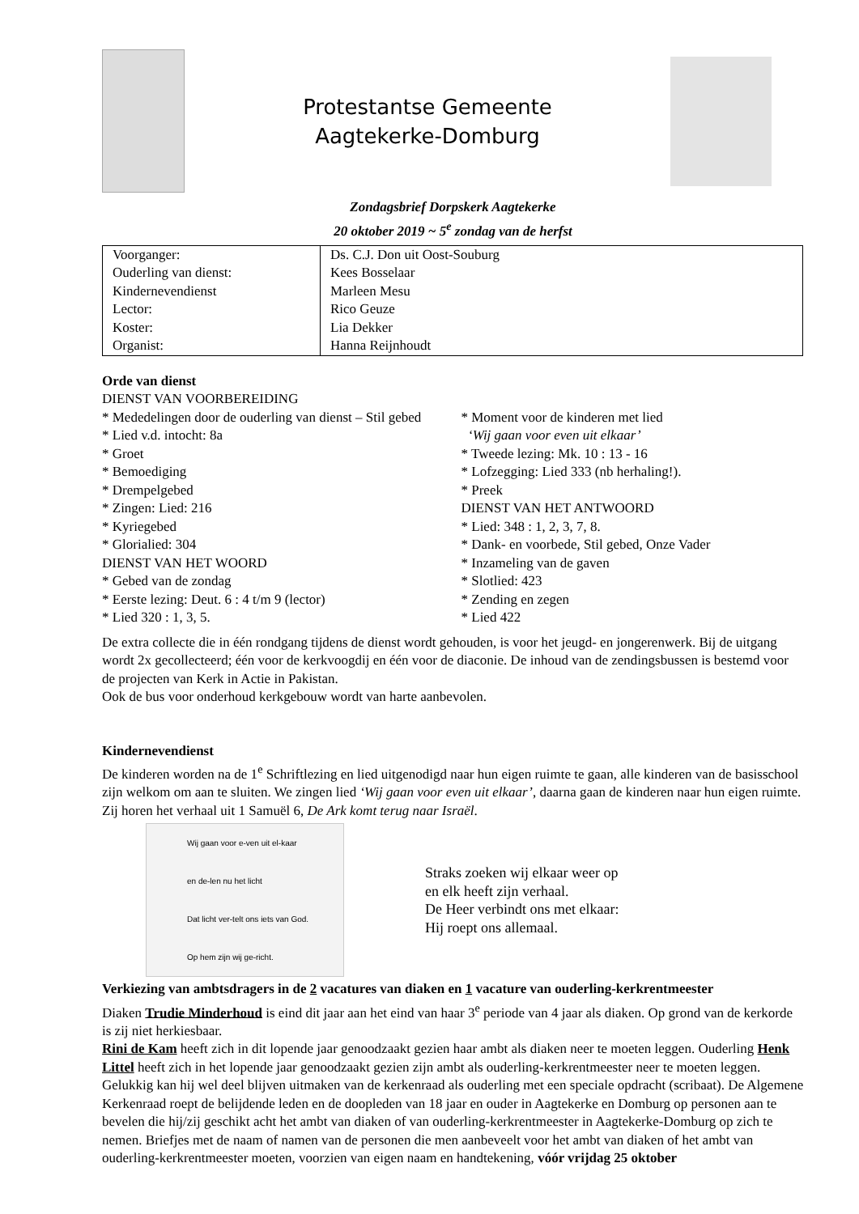Protestantse Gemeente
Aagtekerke-Domburg
Zondagsbrief Dorpskerk Aagtekerke
20 oktober 2019 ~ 5<sup>e</sup> zondag van de herfst
| Voorganger: | Ds. C.J. Don uit Oost-Souburg |
| Ouderling van dienst: | Kees Bosselaar |
| Kindernevendienst | Marleen Mesu |
| Lector: | Rico Geuze |
| Koster: | Lia Dekker |
| Organist: | Hanna Reijnhoudt |
Orde van dienst
DIENST VAN VOORBEREIDING
* Mededelingen door de ouderling van dienst – Stil gebed
* Lied v.d. intocht: 8a
* Groet
* Bemoediging
* Drempelgebed
* Zingen: Lied: 216
* Kyriegebed
* Glorialied: 304
DIENST VAN HET WOORD
* Gebed van de zondag
* Eerste lezing: Deut. 6 : 4 t/m 9 (lector)
* Lied 320 : 1, 3, 5.
* Moment voor de kinderen met lied
‘Wij gaan voor even uit elkaar’
* Tweede lezing: Mk. 10 : 13 - 16
* Lofzegging: Lied 333 (nb herhaling!).
* Preek
DIENST VAN HET ANTWOORD
* Lied: 348 : 1, 2, 3, 7, 8.
* Dank- en voorbede, Stil gebed, Onze Vader
* Inzameling van de gaven
* Slotlied: 423
* Zending en zegen
* Lied 422
De extra collecte die in één rondgang tijdens de dienst wordt gehouden, is voor het jeugd- en jongerenwerk. Bij de uitgang wordt 2x gecollecteerd; één voor de kerkvoogdij en één voor de diaconie. De inhoud van de zendingsbussen is bestemd voor de projecten van Kerk in Actie in Pakistan.
Ook de bus voor onderhoud kerkgebouw wordt van harte aanbevolen.
Kindernevendienst
De kinderen worden na de 1<sup>e</sup> Schriftlezing en lied uitgenodigd naar hun eigen ruimte te gaan, alle kinderen van de basisschool zijn welkom om aan te sluiten. We zingen lied ‘Wij gaan voor even uit elkaar’, daarna gaan de kinderen naar hun eigen ruimte. Zij horen het verhaal uit 1 Samuël 6, De Ark komt terug naar Israël.
Wij gaan voor e-ven uit el-kaar
en de-len nu het licht
Dat licht ver-telt ons iets van God.
Op hem zijn wij ge-richt.
Straks zoeken wij elkaar weer op
en elk heeft zijn verhaal.
De Heer verbindt ons met elkaar:
Hij roept ons allemaal.
Verkiezing van ambtsdragers in de 2 vacatures van diaken en 1 vacature van ouderling-kerkrentmeester
Diaken Trudie Minderhoud is eind dit jaar aan het eind van haar 3<sup>e</sup> periode van 4 jaar als diaken. Op grond van de kerkorde is zij niet herkiesbaar.
Rini de Kam heeft zich in dit lopende jaar genoodzaakt gezien haar ambt als diaken neer te moeten leggen. Ouderling Henk Littel heeft zich in het lopende jaar genoodzaakt gezien zijn ambt als ouderling-kerkrentmeester neer te moeten leggen. Gelukkig kan hij wel deel blijven uitmaken van de kerkenraad als ouderling met een speciale opdracht (scribaat). De Algemene Kerkenraad roept de belijdende leden en de doopleden van 18 jaar en ouder in Aagtekerke en Domburg op personen aan te bevelen die hij/zij geschikt acht het ambt van diaken of van ouderling-kerkrentmeester in Aagtekerke-Domburg op zich te nemen. Briefjes met de naam of namen van de personen die men aanbeveelt voor het ambt van diaken of het ambt van ouderling-kerkrentmeester moeten, voorzien van eigen naam en handtekening, vóór vrijdag 25 oktober